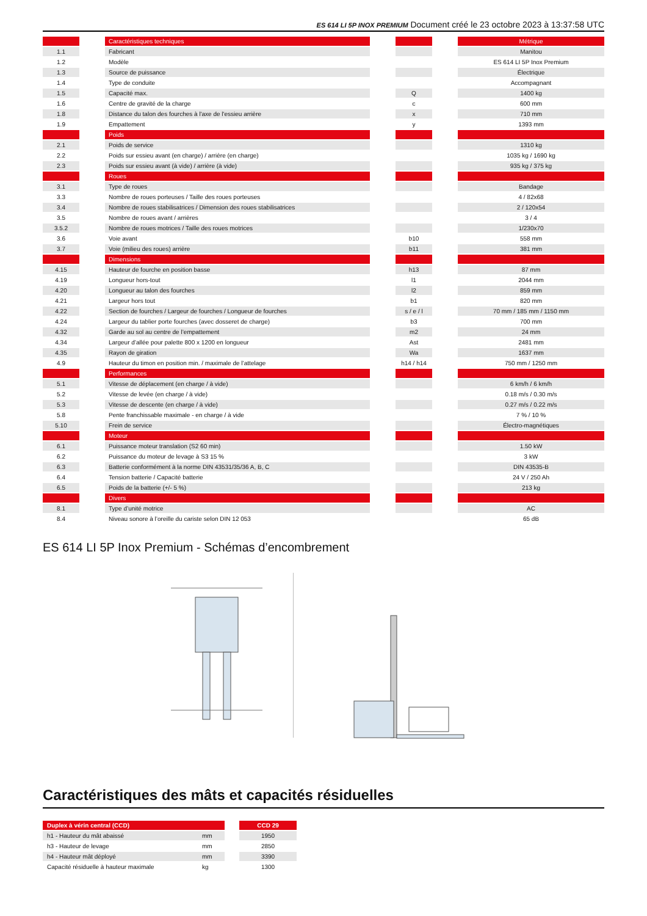ES 614 LI 5P INOX PREMIUM Document créé le 23 octobre 2023 à 13:37:58 UTC
| | | Caractéristiques techniques | | | | Métrique |
| 1.1 | | Fabricant | | | | Manitou |
| 1.2 | | Modèle | | | | ES 614 LI 5P Inox Premium |
| 1.3 | | Source de puissance | | | | Électrique |
| 1.4 | | Type de conduite | | | | Accompagnant |
| 1.5 | | Capacité max. | | Q | | 1400 kg |
| 1.6 | | Centre de gravité de la charge | | c | | 600 mm |
| 1.8 | | Distance du talon des fourches à l'axe de l'essieu arrière | | x | | 710 mm |
| 1.9 | | Empattement | | y | | 1393 mm |
| | | Poids | | | | |
| 2.1 | | Poids de service | | | | 1310 kg |
| 2.2 | | Poids sur essieu avant (en charge) / arrière (en charge) | | | | 1035 kg / 1690 kg |
| 2.3 | | Poids sur essieu avant (à vide) / arrière (à vide) | | | | 935 kg / 375 kg |
| | | Roues | | | | |
| 3.1 | | Type de roues | | | | Bandage |
| 3.3 | | Nombre de roues porteuses / Taille des roues porteuses | | | | 4 / 82x68 |
| 3.4 | | Nombre de roues stabilisatrices / Dimension des roues stabilisatrices | | | | 2 / 120x54 |
| 3.5 | | Nombre de roues avant / arrières | | | | 3 / 4 |
| 3.5.2 | | Nombre de roues motrices / Taille des roues motrices | | | | 1/230x70 |
| 3.6 | | Voie avant | | b10 | | 558 mm |
| 3.7 | | Voie (milieu des roues) arrière | | b11 | | 381 mm |
| | | Dimensions | | | | |
| 4.15 | | Hauteur de fourche en position basse | | h13 | | 87 mm |
| 4.19 | | Longueur hors-tout | | l1 | | 2044 mm |
| 4.20 | | Longueur au talon des fourches | | l2 | | 859 mm |
| 4.21 | | Largeur hors tout | | b1 | | 820 mm |
| 4.22 | | Section de fourches / Largeur de fourches / Longueur de fourches | | s / e / l | | 70 mm / 185 mm / 1150 mm |
| 4.24 | | Largeur du tablier porte fourches (avec dosseret de charge) | | b3 | | 700 mm |
| 4.32 | | Garde au sol au centre de l’empattement | | m2 | | 24 mm |
| 4.34 | | Largeur d’allée pour palette 800 x 1200 en longueur | | Ast | | 2481 mm |
| 4.35 | | Rayon de giration | | Wa | | 1637 mm |
| 4.9 | | Hauteur du timon en position min. / maximale de l’attelage | | h14 / h14 | | 750 mm / 1250 mm |
| | | Performances | | | | |
| 5.1 | | Vitesse de déplacement (en charge / à vide) | | | | 6 km/h / 6 km/h |
| 5.2 | | Vitesse de levée (en charge / à vide) | | | | 0.18 m/s / 0.30 m/s |
| 5.3 | | Vitesse de descente (en charge / à vide) | | | | 0.27 m/s / 0.22 m/s |
| 5.8 | | Pente franchissable maximale - en charge / à vide | | | | 7 % / 10 % |
| 5.10 | | Frein de service | | | | Électro-magnétiques |
| | | Moteur | | | | |
| 6.1 | | Puissance moteur translation (S2 60 min) | | | | 1.50 kW |
| 6.2 | | Puissance du moteur de levage à S3 15 % | | | | 3 kW |
| 6.3 | | Batterie conformément à la norme DIN 43531/35/36 A, B, C | | | | DIN 43535-B |
| 6.4 | | Tension batterie / Capacité batterie | | | | 24 V / 250 Ah |
| 6.5 | | Poids de la batterie (+/- 5 %) | | | | 213 kg |
| | | Divers | | | | |
| 8.1 | | Type d’unité motrice | | | | AC |
| 8.4 | | Niveau sonore à l’oreille du cariste selon DIN 12 053 | | | | 65 dB |
ES 614 LI 5P Inox Premium - Schémas d’encombrement
Caractéristiques des mâts et capacités résiduelles
| Duplex à vérin central (CCD) | | | CCD 29 |
| h1 - Hauteur du mât abaissé | mm | | 1950 |
| h3 - Hauteur de levage | mm | | 2850 |
| h4 - Hauteur mât déployé | mm | | 3390 |
| Capacité résiduelle à hauteur maximale | kg | | 1300 |